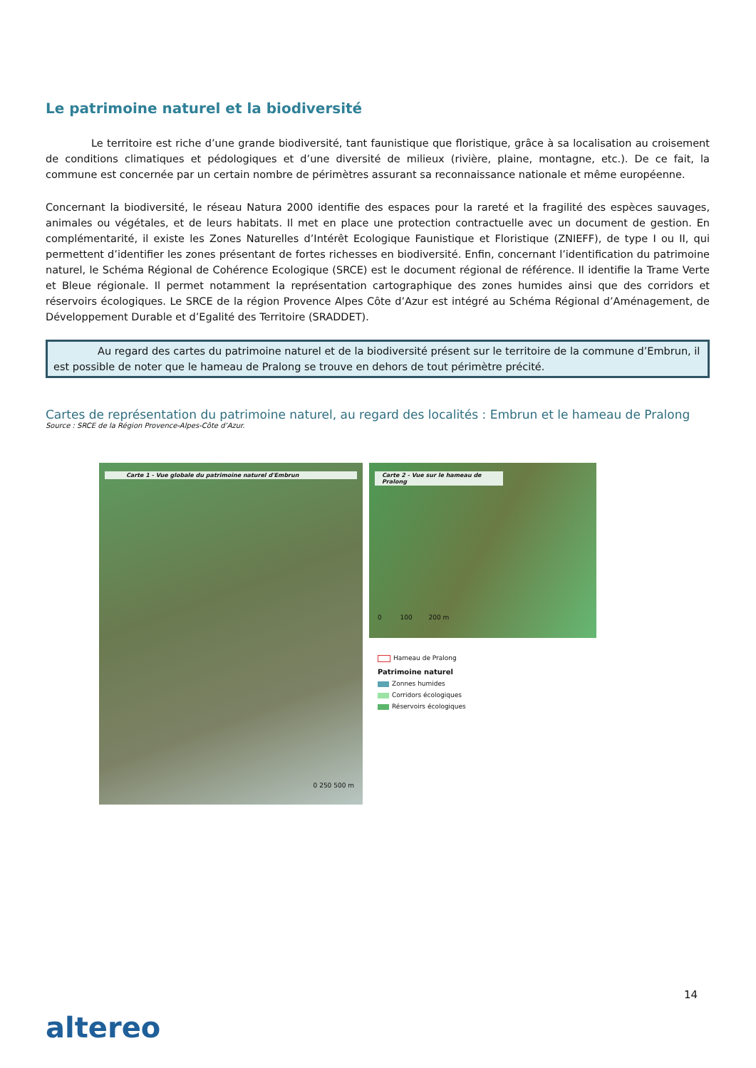Le patrimoine naturel et la biodiversité
Le territoire est riche d’une grande biodiversité, tant faunistique que floristique, grâce à sa localisation au croisement de conditions climatiques et pédologiques et d’une diversité de milieux (rivière, plaine, montagne, etc.). De ce fait, la commune est concernée par un certain nombre de périmètres assurant sa reconnaissance nationale et même européenne.
Concernant la biodiversité, le réseau Natura 2000 identifie des espaces pour la rareté et la fragilité des espèces sauvages, animales ou végétales, et de leurs habitats. Il met en place une protection contractuelle avec un document de gestion. En complémentarité, il existe les Zones Naturelles d’Intérêt Ecologique Faunistique et Floristique (ZNIEFF), de type I ou II, qui permettent d’identifier les zones présentant de fortes richesses en biodiversité. Enfin, concernant l’identification du patrimoine naturel, le Schéma Régional de Cohérence Ecologique (SRCE) est le document régional de référence. Il identifie la Trame Verte et Bleue régionale. Il permet notamment la représentation cartographique des zones humides ainsi que des corridors et réservoirs écologiques. Le SRCE de la région Provence Alpes Côte d’Azur est intégré au Schéma Régional d’Aménagement, de Développement Durable et d’Egalité des Territoire (SRADDET).
Au regard des cartes du patrimoine naturel et de la biodiversité présent sur le territoire de la commune d’Embrun, il est possible de noter que le hameau de Pralong se trouve en dehors de tout périmètre précité.
Cartes de représentation du patrimoine naturel, au regard des localités : Embrun et le hameau de Pralong
Source : SRCE de la Région Provence-Alpes-Côte d’Azur.
Carte 1 - Vue globale du patrimoine naturel d'Embrun
0 250 500 m
Carte 2 - Vue sur le hameau de Pralong
0 100 200 m
Hameau de Pralong
Patrimoine naturel
Zonnes humides
Corridors écologiques
Réservoirs écologiques
14
altereo